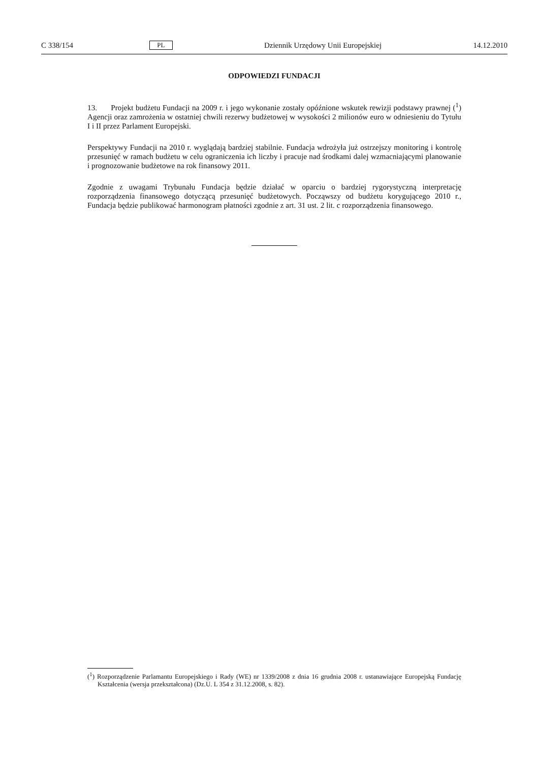C 338/154 PL Dziennik Urzędowy Unii Europejskiej 14.12.2010
ODPOWIEDZI FUNDACJI
13. Projekt budżetu Fundacji na 2009 r. i jego wykonanie zostały opóźnione wskutek rewizji podstawy prawnej (<sup>1</sup>) Agencji oraz zamrożenia w ostatniej chwili rezerwy budżetowej w wysokości 2 milionów euro w odniesieniu do Tytułu I i II przez Parlament Europejski.
Perspektywy Fundacji na 2010 r. wyglądają bardziej stabilnie. Fundacja wdrożyła już ostrzejszy monitoring i kontrolę przesunięć w ramach budżetu w celu ograniczenia ich liczby i pracuje nad środkami dalej wzmacniającymi planowanie i prognozowanie budżetowe na rok finansowy 2011.
Zgodnie z uwagami Trybunału Fundacja będzie działać w oparciu o bardziej rygorystyczną interpretację rozporządzenia finansowego dotyczącą przesunięć budżetowych. Począwszy od budżetu korygującego 2010 r., Fundacja będzie publikować harmonogram płatności zgodnie z art. 31 ust. 2 lit. c rozporządzenia finansowego.
(<sup>1</sup>) Rozporządzenie Parlamantu Europejskiego i Rady (WE) nr 1339/2008 z dnia 16 grudnia 2008 r. ustanawiające Europejską Fundację Kształcenia (wersja przekształcona) (Dz.U. L 354 z 31.12.2008, s. 82).